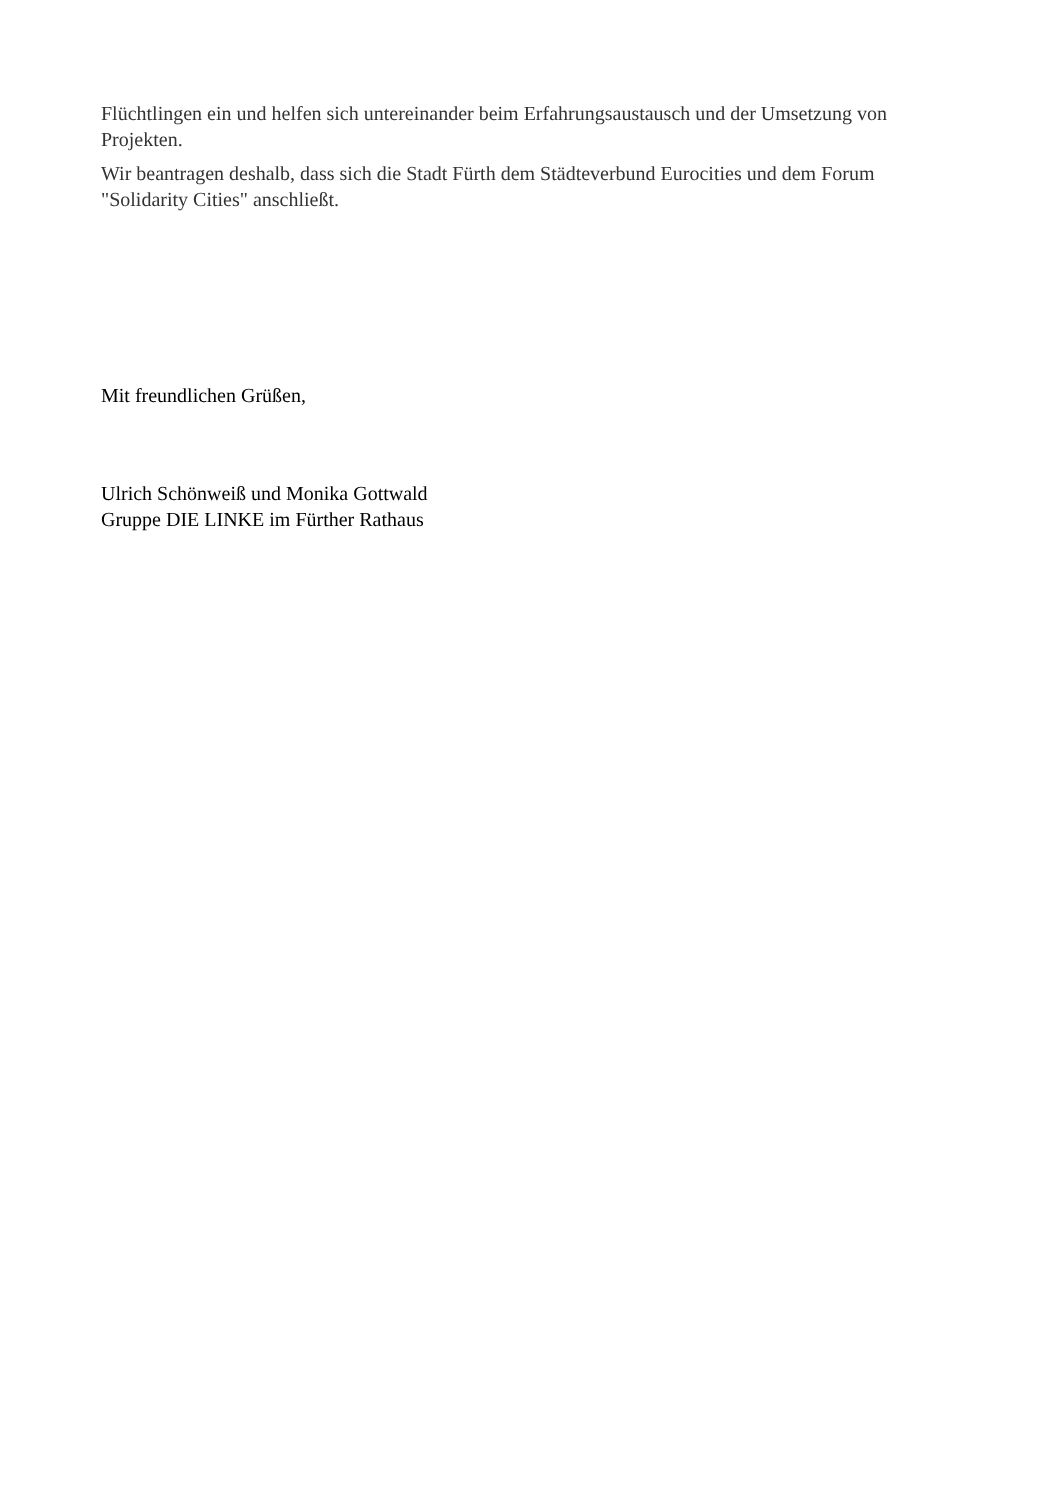Flüchtlingen ein und helfen sich untereinander beim Erfahrungsaustausch und der Umsetzung von Projekten.
Wir beantragen deshalb, dass sich die Stadt Fürth dem Städteverbund Eurocities und dem Forum "Solidarity Cities" anschließt.
Mit freundlichen Grüßen,
Ulrich Schönweiß und Monika Gottwald
Gruppe DIE LINKE im Fürther Rathaus